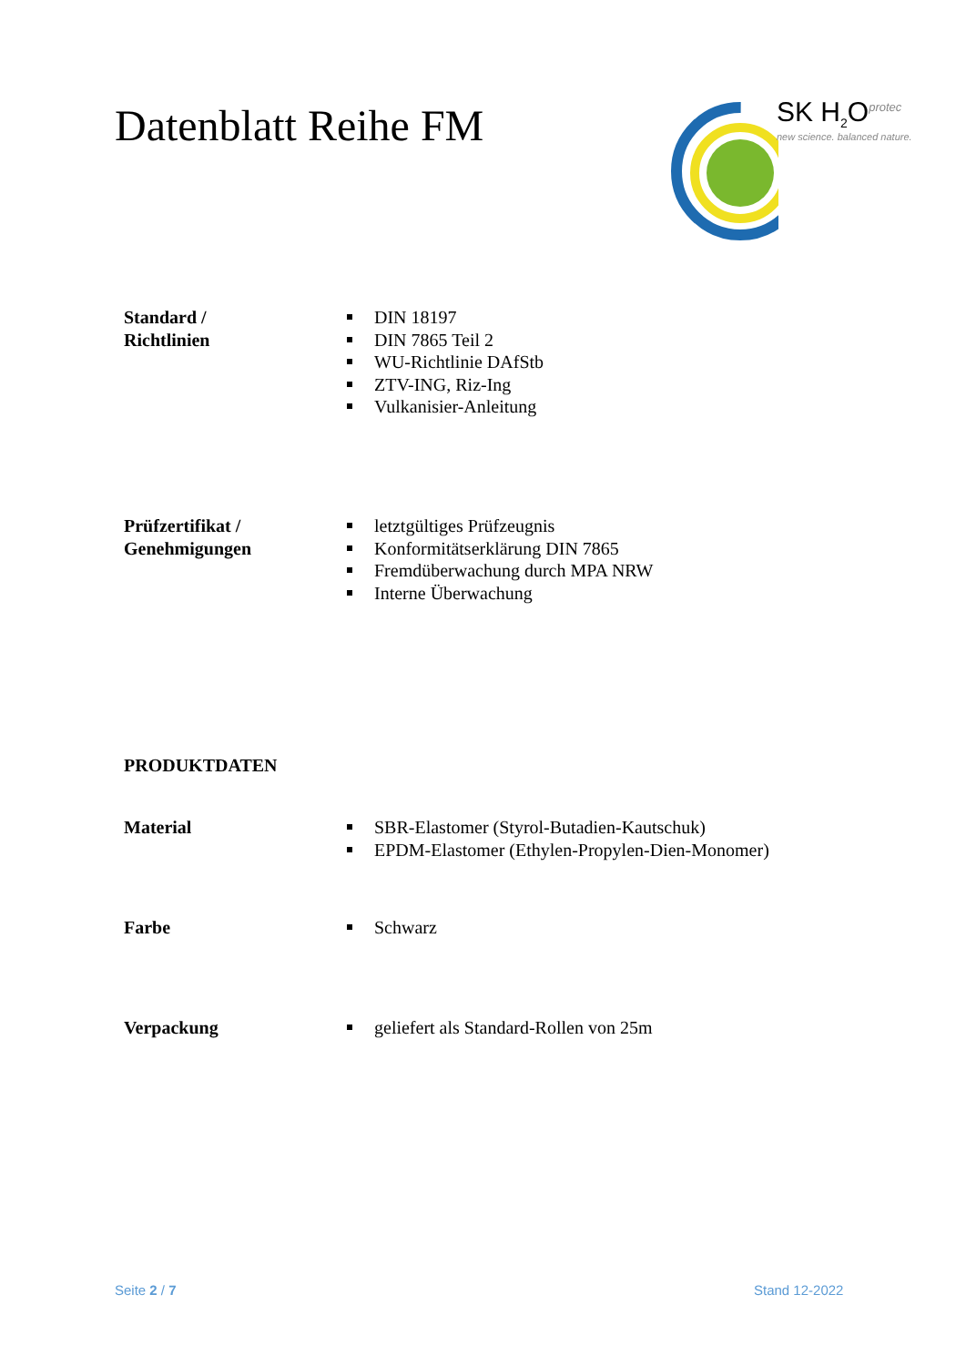Datenblatt Reihe FM
SK H<sub>2</sub>O<sup>protec</sup>
new science. balanced nature.
Standard /
Richtlinien
DIN 18197
DIN 7865 Teil 2
WU-Richtlinie DAfStb
ZTV-ING, Riz-Ing
Vulkanisier-Anleitung
Prüfzertifikat /
Genehmigungen
letztgültiges Prüfzeugnis
Konformitätserklärung DIN 7865
Fremdüberwachung durch MPA NRW
Interne Überwachung
PRODUKTDATEN
Material SBR-Elastomer (Styrol-Butadien-Kautschuk)
EPDM-Elastomer (Ethylen-Propylen-Dien-Monomer)
Farbe Schwarz
Verpackung geliefert als Standard-Rollen von 25m
Seite 2 / 7 Stand 12-2022